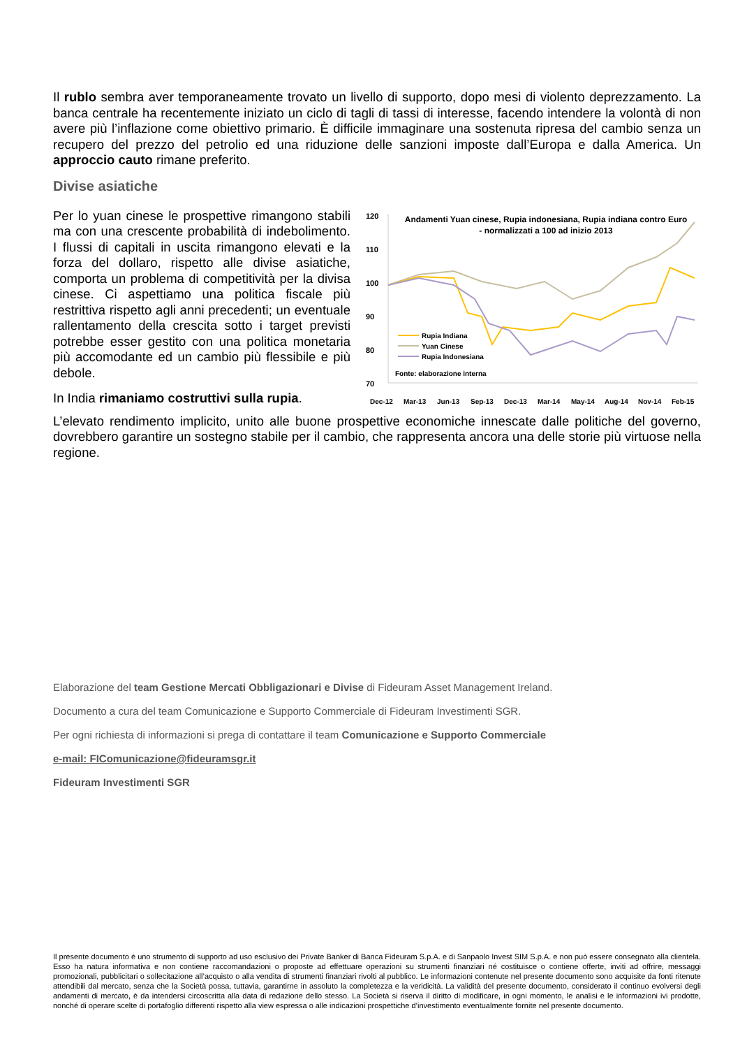Il rublo sembra aver temporaneamente trovato un livello di supporto, dopo mesi di violento deprezzamento. La banca centrale ha recentemente iniziato un ciclo di tagli di tassi di interesse, facendo intendere la volontà di non avere più l’inflazione come obiettivo primario. È difficile immaginare una sostenuta ripresa del cambio senza un recupero del prezzo del petrolio ed una riduzione delle sanzioni imposte dall’Europa e dalla America. Un approccio cauto rimane preferito.
Divise asiatiche
Per lo yuan cinese le prospettive rimangono stabili ma con una crescente probabilità di indebolimento. I flussi di capitali in uscita rimangono elevati e la forza del dollaro, rispetto alle divise asiatiche, comporta un problema di competitività per la divisa cinese. Ci aspettiamo una politica fiscale più restrittiva rispetto agli anni precedenti; un eventuale rallentamento della crescita sotto i target previsti potrebbe esser gestito con una politica monetaria più accomodante ed un cambio più flessibile e più debole.
In India rimaniamo costruttivi sulla rupia.
120
110
100
90
80
70
Andamenti Yuan cinese, Rupia indonesiana, Rupia indiana contro Euro
- normalizzati a 100 ad inizio 2013
Rupia Indiana
Yuan Cinese
Rupia Indonesiana
Fonte: elaborazione interna
Dec-12
Mar-13
Jun-13
Sep-13
Dec-13
Mar-14
May-14
Aug-14
Nov-14
Feb-15
L’elevato rendimento implicito, unito alle buone prospettive economiche innescate dalle politiche del governo, dovrebbero garantire un sostegno stabile per il cambio, che rappresenta ancora una delle storie più virtuose nella regione.
Elaborazione del team Gestione Mercati Obbligazionari e Divise di Fideuram Asset Management Ireland.
Documento a cura del team Comunicazione e Supporto Commerciale di Fideuram Investimenti SGR.
Per ogni richiesta di informazioni si prega di contattare il team Comunicazione e Supporto Commerciale
e-mail: FIComunicazione@fideuramsgr.it
Fideuram Investimenti SGR
Il presente documento è uno strumento di supporto ad uso esclusivo dei Private Banker di Banca Fideuram S.p.A. e di Sanpaolo Invest SIM S.p.A. e non può essere consegnato alla clientela. Esso ha natura informativa e non contiene raccomandazioni o proposte ad effettuare operazioni su strumenti finanziari né costituisce o contiene offerte, inviti ad offrire, messaggi promozionali, pubblicitari o sollecitazione all’acquisto o alla vendita di strumenti finanziari rivolti al pubblico. Le informazioni contenute nel presente documento sono acquisite da fonti ritenute attendibili dal mercato, senza che la Società possa, tuttavia, garantirne in assoluto la completezza e la veridicità. La validità del presente documento, considerato il continuo evolversi degli andamenti di mercato, è da intendersi circoscritta alla data di redazione dello stesso. La Società si riserva il diritto di modificare, in ogni momento, le analisi e le informazioni ivi prodotte, nonché di operare scelte di portafoglio differenti rispetto alla view espressa o alle indicazioni prospettiche d’investimento eventualmente fornite nel presente documento.